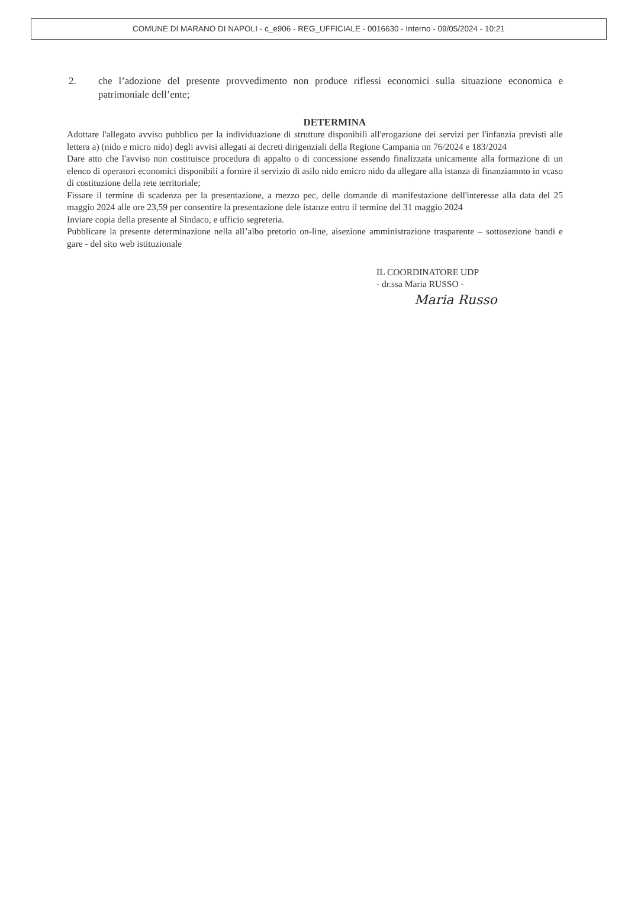COMUNE DI MARANO DI NAPOLI - c_e906 - REG_UFFICIALE - 0016630 - Interno - 09/05/2024 - 10:21
2. che l’adozione del presente provvedimento non produce riflessi economici sulla situazione economica e patrimoniale dell’ente;
DETERMINA
Adottare l'allegato avviso pubblico per la individuazione di strutture disponibili all'erogazione dei servizi per l'infanzia previsti alle lettera a) (nido e micro nido) degli avvisi allegati ai decreti dirigenziali della Regione Campania nn 76/2024 e 183/2024
Dare atto che l'avviso non costituisce procedura di appalto o di concessione essendo finalizzata unicamente alla formazione di un elenco di operatori economici disponibili a fornire il servizio di asilo nido emicro nido da allegare alla istanza di finanziamnto in vcaso di costituzione della rete territoriale;
Fissare il termine di scadenza per la presentazione, a mezzo pec, delle domande di manifestazione dell'interesse alla data del 25 maggio 2024 alle ore 23,59 per consentire la presentazione dele istanze entro il termine del 31 maggio 2024
Inviare copia della presente al Sindaco, e ufficio segreteria.
Pubblicare la presente determinazione nella all’albo pretorio on-line, aisezione amministrazione trasparente – sottosezione bandi e gare - del sito web istituzionale
IL COORDINATORE UDP
- dr.ssa Maria RUSSO -
Maria Russo